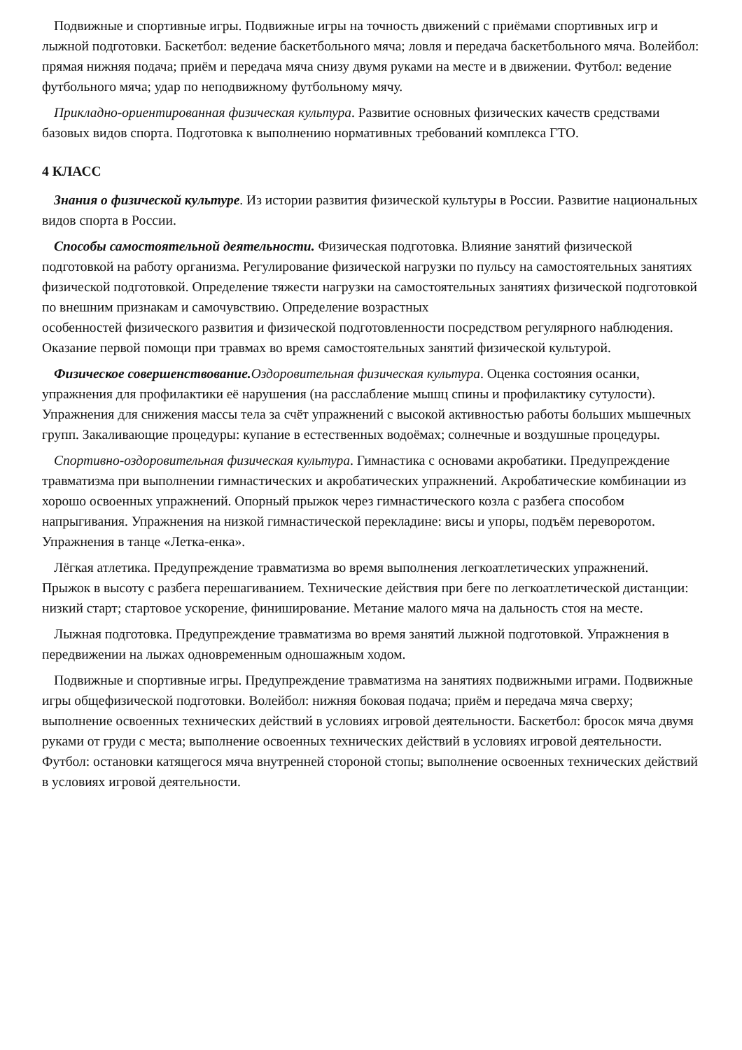Подвижные и спортивные игры. Подвижные игры на точность движений с приёмами спортивных игр и лыжной подготовки. Баскетбол: ведение баскетбольного мяча; ловля и передача баскетбольного мяча. Волейбол: прямая нижняя подача; приём и передача мяча снизу двумя руками на месте и в движении. Футбол: ведение футбольного мяча; удар по неподвижному футбольному мячу.
Прикладно-ориентированная физическая культура. Развитие основных физических качеств средствами базовых видов спорта. Подготовка к выполнению нормативных требований комплекса ГТО.
4 КЛАСС
Знания о физической культуре. Из истории развития физической культуры в России. Развитие национальных видов спорта в России.
Способы самостоятельной деятельности. Физическая подготовка. Влияние занятий физической подготовкой на работу организма. Регулирование физической нагрузки по пульсу на самостоятельных занятиях физической подготовкой. Определение тяжести нагрузки на самостоятельных занятиях физической подготовкой по внешним признакам и самочувствию. Определение возрастных
особенностей физического развития и физической подготовленности посредством регулярного наблюдения. Оказание первой помощи при травмах во время самостоятельных занятий физической культурой.
Физическое совершенствование. Оздоровительная физическая культура. Оценка состояния осанки, упражнения для профилактики её нарушения (на расслабление мышц спины и профилактику сутулости). Упражнения для снижения массы тела за счёт упражнений с высокой активностью работы больших мышечных групп. Закаливающие процедуры: купание в естественных водоёмах; солнечные и воздушные процедуры.
Спортивно-оздоровительная физическая культура. Гимнастика с основами акробатики. Предупреждение травматизма при выполнении гимнастических и акробатических упражнений. Акробатические комбинации из хорошо освоенных упражнений. Опорный прыжок через гимнастического козла с разбега способом напрыгивания. Упражнения на низкой гимнастической перекладине: висы и упоры, подъём переворотом. Упражнения в танце «Летка-енка».
Лёгкая атлетика. Предупреждение травматизма во время выполнения легкоатлетических упражнений. Прыжок в высоту с разбега перешагиванием. Технические действия при беге по легкоатлетической дистанции: низкий старт; стартовое ускорение, финиширование. Метание малого мяча на дальность стоя на месте.
Лыжная подготовка. Предупреждение травматизма во время занятий лыжной подготовкой. Упражнения в передвижении на лыжах одновременным одношажным ходом.
Подвижные и спортивные игры. Предупреждение травматизма на занятиях подвижными играми. Подвижные игры общефизической подготовки. Волейбол: нижняя боковая подача; приём и передача мяча сверху; выполнение освоенных технических действий в условиях игровой деятельности. Баскетбол: бросок мяча двумя руками от груди с места; выполнение освоенных технических действий в условиях игровой деятельности. Футбол: остановки катящегося мяча внутренней стороной стопы; выполнение освоенных технических действий в условиях игровой деятельности.